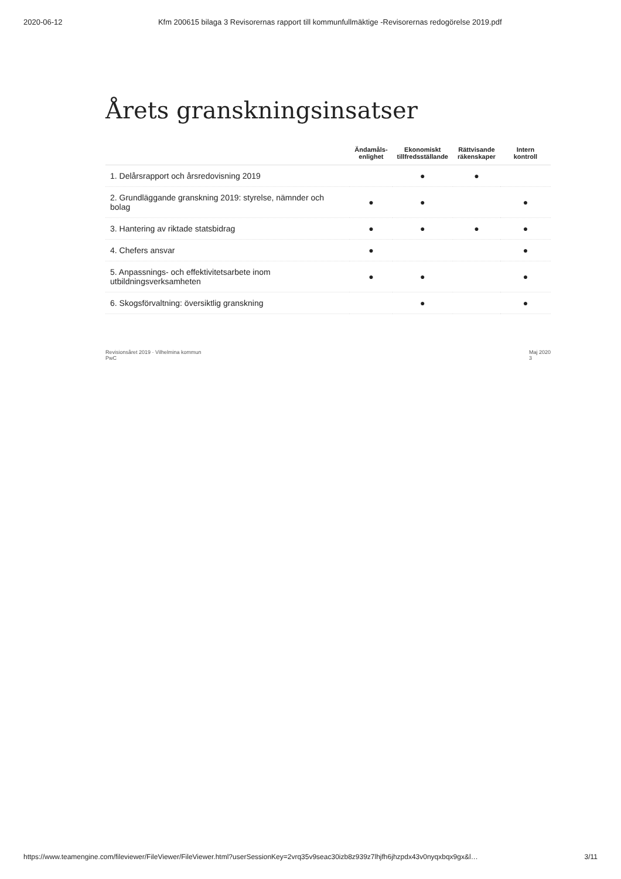2020-06-12 Kfm 200615 bilaga 3 Revisorernas rapport till kommunfullmäktige -Revisorernas redogörelse 2019.pdf
Årets granskningsinsatser
| | Ändamåls- enlighet | Ekonomiskt tillfredsställande | Rättvisande räkenskaper | Intern kontroll |
| --- | --- | --- | --- | --- |
| 1. Delårsrapport och årsredovisning 2019 | | ● | ● | |
| 2. Grundläggande granskning 2019: styrelse, nämnder och bolag | ● | ● | | ● |
| 3. Hantering av riktade statsbidrag | ● | ● | ● | ● |
| 4. Chefers ansvar | ● | | | ● |
| 5. Anpassnings- och effektivitetsarbete inom utbildningsverksamheten | ● | ● | | ● |
| 6. Skogsförvaltning: översiktlig granskning | | ● | | ● |
Revisionsåret 2019 · Vilhelmina kommun
PwC Maj 2020
3
https://www.teamengine.com/fileviewer/FileViewer/FileViewer.html?userSessionKey=2vrq35v9seac30izb8z939z7lhjfh6jhzpdx43v0nyqxbqx9gx&l… 3/11